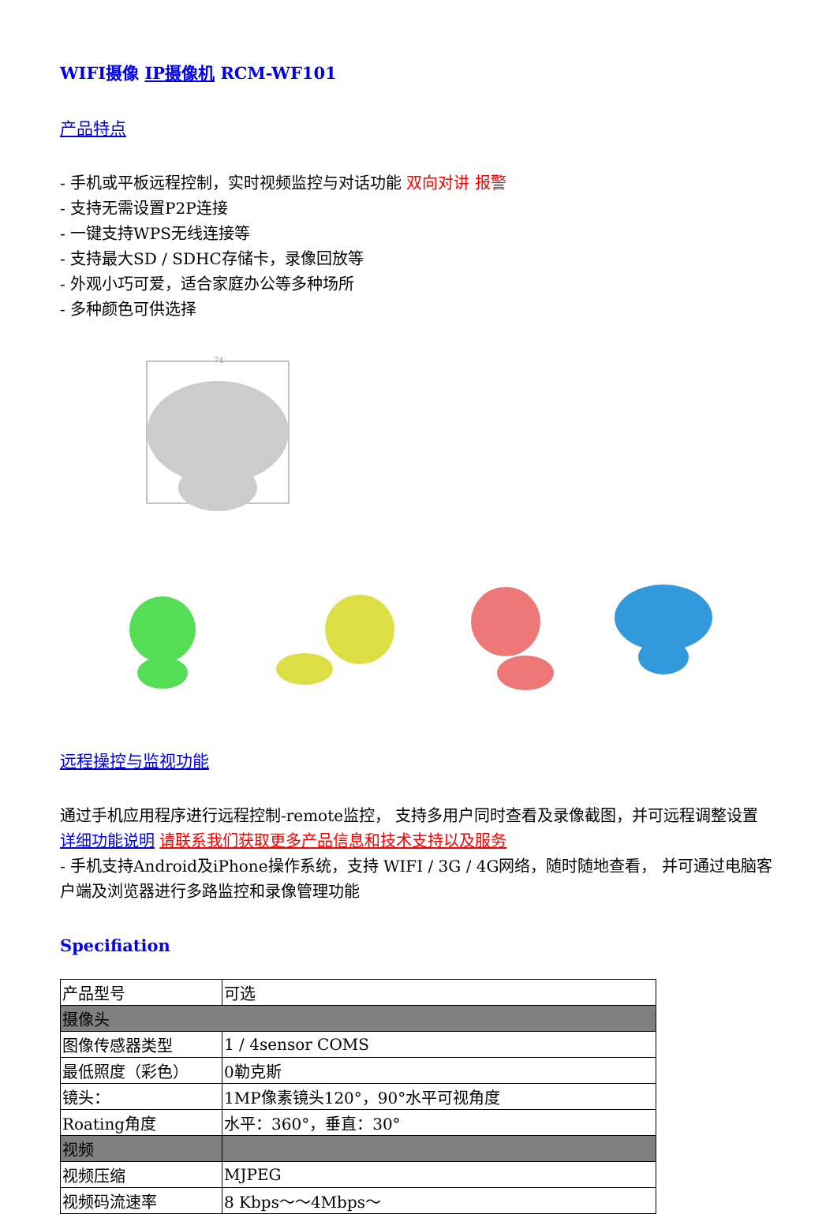WIFI摄像 IP摄像机 RCM-WF101
产品特点
- 手机或平板远程控制，实时视频监控与对话功能 双向对讲 报警
- 支持无需设置P2P连接
- 一键支持WPS无线连接等
- 支持最大SD / SDHC存储卡，录像回放等
- 外观小巧可爱，适合家庭办公等多种场所
- 多种颜色可供选择
74
远程操控与监视功能
通过手机应用程序进行远程控制-remote监控， 支持多用户同时查看及录像截图，并可远程调整设置 详细功能说明 请联系我们获取更多产品信息和技术支持以及服务
- 手机支持Android及iPhone操作系统，支持 WIFI / 3G / 4G网络，随时随地查看， 并可通过电脑客户端及浏览器进行多路监控和录像管理功能
Specifiation
| 产品型号 | 可选 |
| 摄像头 | |
| 图像传感器类型 | 1 / 4sensor COMS |
| 最低照度（彩色） | 0勒克斯 |
| 镜头： | 1MP像素镜头120°，90°水平可视角度 |
| Roating角度 | 水平：360°，垂直：30° |
| 视频 | |
| 视频压缩 | MJPEG |
| 视频码流速率 | 8 Kbps～～4Mbps～ |